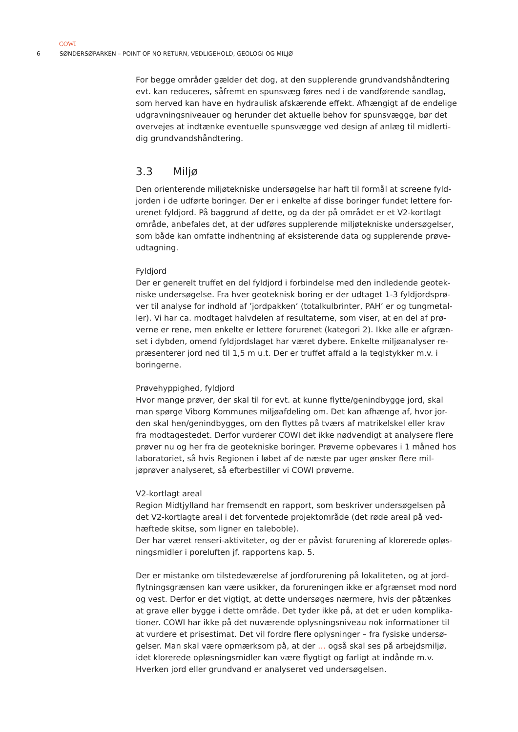COWI
6 SØNDERSØPARKEN – POINT OF NO RETURN, VEDLIGEHOLD, GEOLOGI OG MILJØ
For begge områder gælder det dog, at den supplerende grundvandshåndtering evt. kan reduceres, såfremt en spunsvæg føres ned i de vandførende sandlag, som herved kan have en hydraulisk afskærende effekt. Afhængigt af de endelige udgravningsniveauer og herunder det aktuelle behov for spunsvægge, bør det overvejes at indtænke eventuelle spunsvægge ved design af anlæg til midlerti-dig grundvandshåndtering.
3.3 Miljø
Den orienterende miljøtekniske undersøgelse har haft til formål at screene fyld-jorden i de udførte boringer. Der er i enkelte af disse boringer fundet lettere for-urenet fyldjord. På baggrund af dette, og da der på området er et V2-kortlagt område, anbefales det, at der udføres supplerende miljøtekniske undersøgelser, som både kan omfatte indhentning af eksisterende data og supplerende prøve-udtagning.
Fyldjord
Der er generelt truffet en del fyldjord i forbindelse med den indledende geotek-niske undersøgelse. Fra hver geoteknisk boring er der udtaget 1-3 fyldjordsprø-ver til analyse for indhold af ’jordpakken’ (totalkulbrinter, PAH’ er og tungmetal-ler). Vi har ca. modtaget halvdelen af resultaterne, som viser, at en del af prø-verne er rene, men enkelte er lettere forurenet (kategori 2). Ikke alle er afgræn-set i dybden, omend fyldjordslaget har været dybere. Enkelte miljøanalyser re-præsenterer jord ned til 1,5 m u.t. Der er truffet affald a la teglstykker m.v. i boringerne.
Prøvehyppighed, fyldjord
Hvor mange prøver, der skal til for evt. at kunne flytte/genindbygge jord, skal man spørge Viborg Kommunes miljøafdeling om. Det kan afhænge af, hvor jor-den skal hen/genindbygges, om den flyttes på tværs af matrikelskel eller krav fra modtagestedet. Derfor vurderer COWI det ikke nødvendigt at analysere flere prøver nu og her fra de geotekniske boringer. Prøverne opbevares i 1 måned hos laboratoriet, så hvis Regionen i løbet af de næste par uger ønsker flere mil-jøprøver analyseret, så efterbestiller vi COWI prøverne.
V2-kortlagt areal
Region Midtjylland har fremsendt en rapport, som beskriver undersøgelsen på det V2-kortlagte areal i det forventede projektområde (det røde areal på ved-hæftede skitse, som ligner en taleboble).
Der har været renseri-aktiviteter, og der er påvist forurening af klorerede opløs-ningsmidler i poreluften jf. rapportens kap. 5.
Der er mistanke om tilstedeværelse af jordforurening på lokaliteten, og at jord-flytningsgrænsen kan være usikker, da forureningen ikke er afgrænset mod nord og vest. Derfor er det vigtigt, at dette undersøges nærmere, hvis der påtænkes at grave eller bygge i dette område. Det tyder ikke på, at det er uden komplika-tioner. COWI har ikke på det nuværende oplysningsniveau nok informationer til at vurdere et prisestimat. Det vil fordre flere oplysninger – fra fysiske undersø-gelser. Man skal være opmærksom på, at der … også skal ses på arbejdsmiljø, idet klorerede opløsningsmidler kan være flygtigt og farligt at indånde m.v. Hverken jord eller grundvand er analyseret ved undersøgelsen.